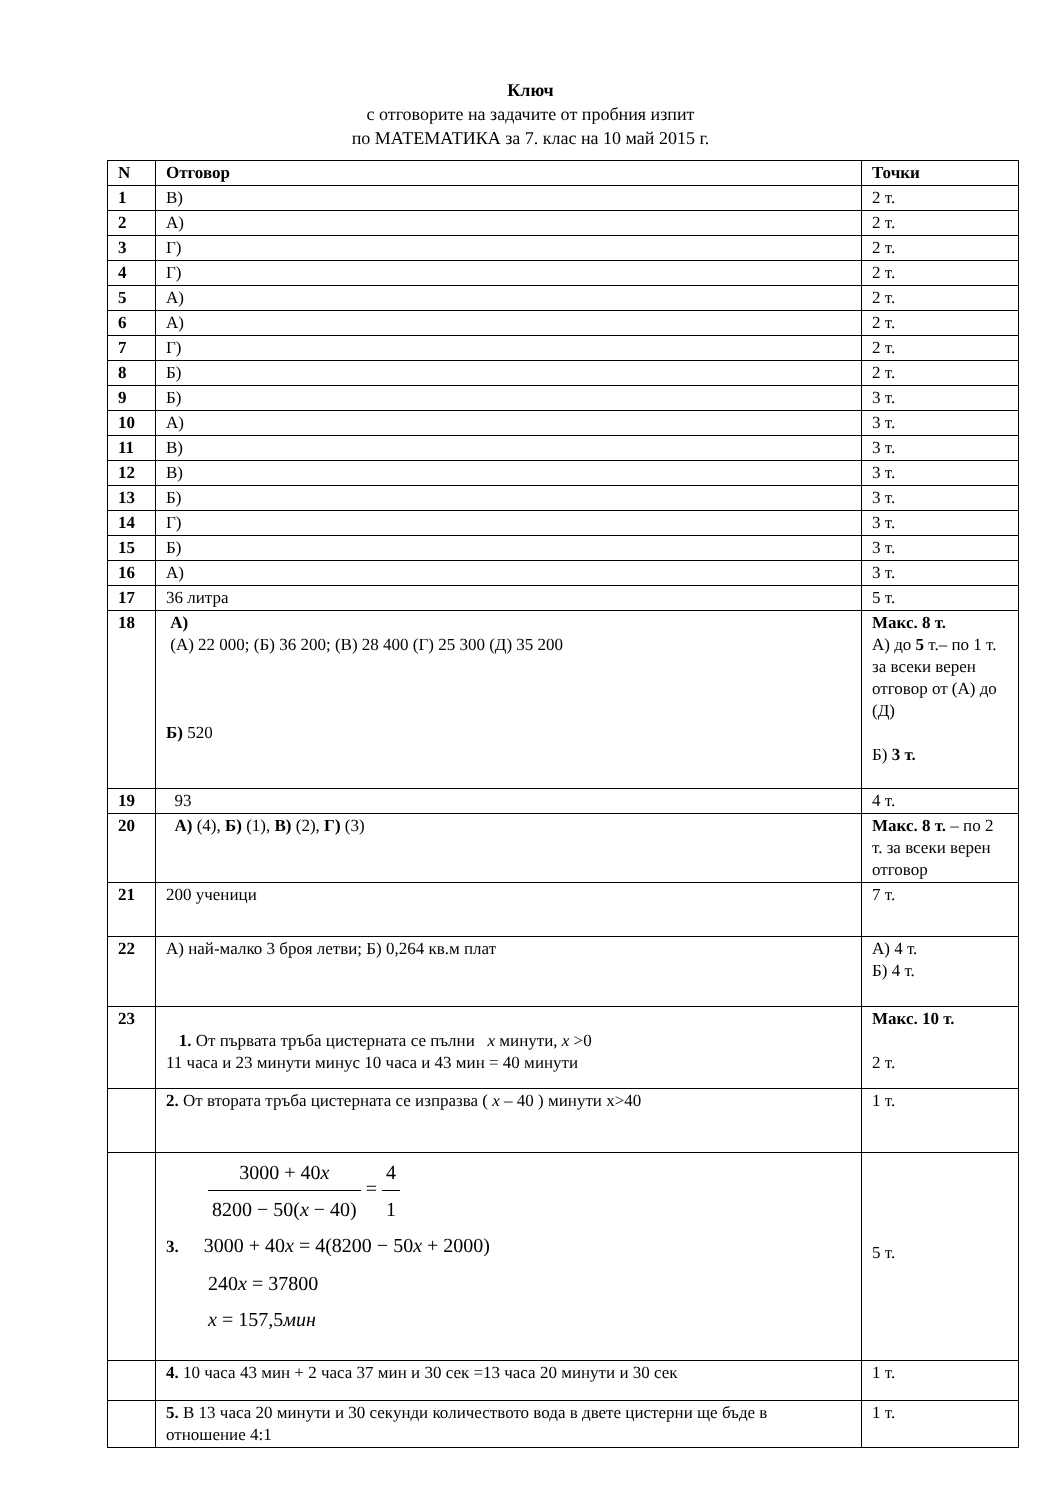Ключ
с отговорите на задачите от пробния изпит
по МАТЕМАТИКА за 7. клас на 10 май 2015 г.
| N | Отговор | Точки |
| --- | --- | --- |
| 1 | В) | 2 т. |
| 2 | А) | 2 т. |
| 3 | Г) | 2 т. |
| 4 | Г) | 2 т. |
| 5 | А) | 2 т. |
| 6 | А) | 2 т. |
| 7 | Г) | 2 т. |
| 8 | Б) | 2 т. |
| 9 | Б) | 3 т. |
| 10 | А) | 3 т. |
| 11 | В) | 3 т. |
| 12 | В) | 3 т. |
| 13 | Б) | 3 т. |
| 14 | Г) | 3 т. |
| 15 | Б) | 3 т. |
| 16 | А) | 3 т. |
| 17 | 36 литра | 5 т. |
| 18 | А) (А) 22 000; (Б) 36 200; (В) 28 400 (Г) 25 300 (Д) 35 200 Б) 520 | Макс. 8 т. А) до 5 т.– по 1 т. за всеки верен отговор от (А) до (Д) Б) 3 т. |
| 19 | 93 | 4 т. |
| 20 | А) (4), Б) (1), В) (2), Г) (3) | Макс. 8 т. – по 2 т. за всеки верен отговор |
| 21 | 200 ученици | 7 т. |
| 22 | А) най-малко 3 броя летви; Б) 0,264 кв.м плат | А) 4 т. Б) 4 т. |
| 23 | 1. От първата тръба цистерната се пълни x минути, x >0 11 часа и 23 минути минус 10 часа и 43 мин = 40 минути | Макс. 10 т. 2 т. |
| | 2. От втората тръба цистерната се изпразва ( x – 40 ) минути x>40 | 1 т. |
| | 3000 + 40 x 8200 − 50( x − 40) = 4 1 3. 3000 + 40 x = 4(8200 − 50 x + 2000) 240 x = 37800 x = 157,5 мин | 5 т. |
| | 4. 10 часа 43 мин + 2 часа 37 мин и 30 сек =13 часа 20 минути и 30 сек | 1 т. |
| | 5. В 13 часа 20 минути и 30 секунди количеството вода в двете цистерни ще бъде в отношение 4:1 | 1 т. |